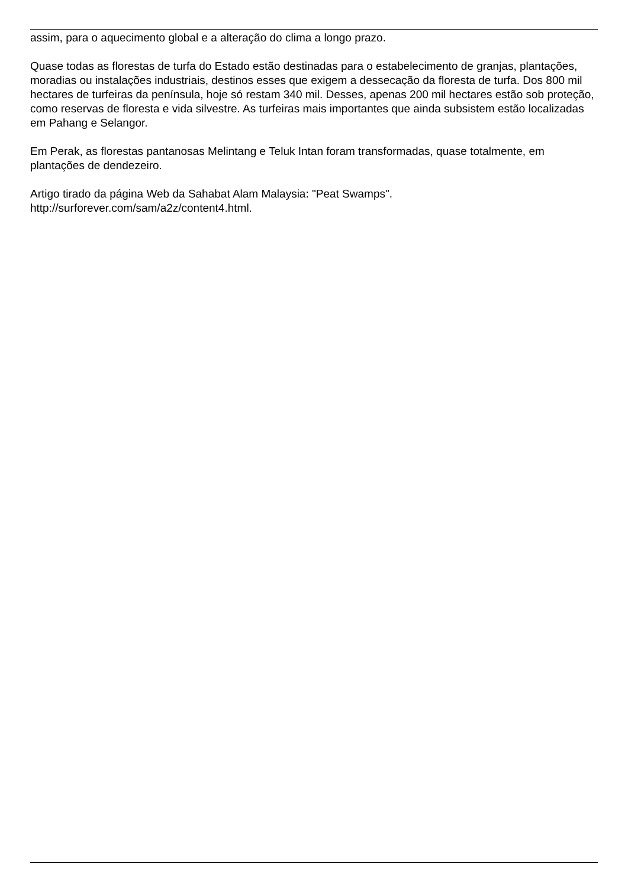assim, para o aquecimento global e a alteração do clima a longo prazo.
Quase todas as florestas de turfa do Estado estão destinadas para o estabelecimento de granjas, plantações, moradias ou instalações industriais, destinos esses que exigem a dessecação da floresta de turfa. Dos 800 mil hectares de turfeiras da península, hoje só restam 340 mil. Desses, apenas 200 mil hectares estão sob proteção, como reservas de floresta e vida silvestre. As turfeiras mais importantes que ainda subsistem estão localizadas em Pahang e Selangor.
Em Perak, as florestas pantanosas Melintang e Teluk Intan foram transformadas, quase totalmente, em plantações de dendezeiro.
Artigo tirado da página Web da Sahabat Alam Malaysia: "Peat Swamps".
http://surforever.com/sam/a2z/content4.html.